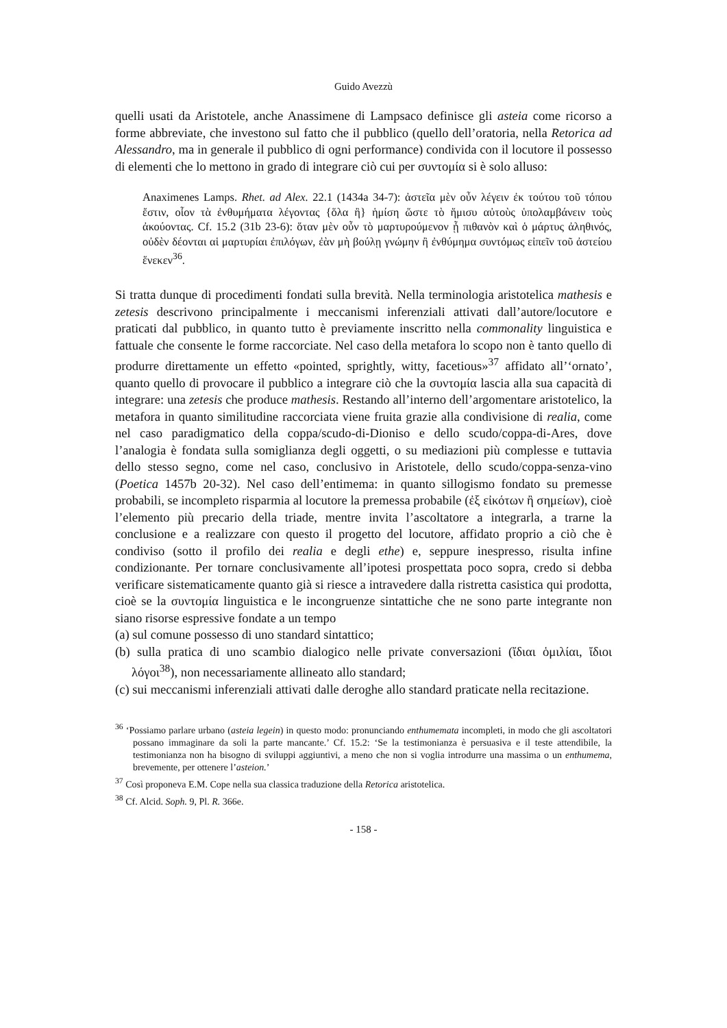Guido Avezzù
quelli usati da Aristotele, anche Anassimene di Lampsaco definisce gli asteia come ricorso a forme abbreviate, che investono sul fatto che il pubblico (quello dell’oratoria, nella Retorica ad Alessandro, ma in generale il pubblico di ogni performance) condivida con il locutore il possesso di elementi che lo mettono in grado di integrare ciò cui per συντομία si è solo alluso:
Anaximenes Lamps. Rhet. ad Alex. 22.1 (1434a 34-7): ἀστεῖα μὲν οὖν λέγειν ἐκ τούτου τοῦ τόπου ἔστιν, οἷον τὰ ἐνθυμήματα λέγοντας {ὅλα ἢ} ἡμίση ὥστε τὸ ἥμισυ αὐτοὺς ὑπολαμβάνειν τοὺς ἀκούοντας. Cf. 15.2 (31b 23-6): ὅταν μὲν οὖν τὸ μαρτυρούμενον ᾖ πιθανὸν καὶ ὁ μάρτυς ἀληθινός, οὐδὲν δέονται αἱ μαρτυρίαι ἐπιλόγων, ἐὰν μὴ βούλῃ γνώμην ἢ ἐνθύμημα συντόμως εἰπεῖν τοῦ ἀστείου ἕνεκεν<sup>36</sup>.
Si tratta dunque di procedimenti fondati sulla brevità. Nella terminologia aristotelica mathesis e zetesis descrivono principalmente i meccanismi inferenziali attivati dall’autore/locutore e praticati dal pubblico, in quanto tutto è previamente inscritto nella commonality linguistica e fattuale che consente le forme raccorciate. Nel caso della metafora lo scopo non è tanto quello di produrre direttamente un effetto «pointed, sprightly, witty, facetious»<sup>37</sup> affidato all’‘ornato’, quanto quello di provocare il pubblico a integrare ciò che la συντομία lascia alla sua capacità di integrare: una zetesis che produce mathesis. Restando all’interno dell’argomentare aristotelico, la metafora in quanto similitudine raccorciata viene fruita grazie alla condivisione di realia, come nel caso paradigmatico della coppa/scudo-di-Dioniso e dello scudo/coppa-di-Ares, dove l’analogia è fondata sulla somiglianza degli oggetti, o su mediazioni più complesse e tuttavia dello stesso segno, come nel caso, conclusivo in Aristotele, dello scudo/coppa-senza-vino (Poetica 1457b 20-32). Nel caso dell’entimema: in quanto sillogismo fondato su premesse probabili, se incompleto risparmia al locutore la premessa probabile (ἐξ εἰκότων ἢ σημείων), cioè l’elemento più precario della triade, mentre invita l’ascoltatore a integrarla, a trarne la conclusione e a realizzare con questo il progetto del locutore, affidato proprio a ciò che è condiviso (sotto il profilo dei realia e degli ethe) e, seppure inespresso, risulta infine condizionante. Per tornare conclusivamente all’ipotesi prospettata poco sopra, credo si debba verificare sistematicamente quanto già si riesce a intravedere dalla ristretta casistica qui prodotta, cioè se la συντομία linguistica e le incongruenze sintattiche che ne sono parte integrante non siano risorse espressive fondate a un tempo
(a) sul comune possesso di uno standard sintattico;
(b) sulla pratica di uno scambio dialogico nelle private conversazioni (ἴδιαι ὁμιλίαι, ἴδιοι λόγοι<sup>38</sup>), non necessariamente allineato allo standard;
(c) sui meccanismi inferenziali attivati dalle deroghe allo standard praticate nella recitazione.
<sup>36</sup> ‘Possiamo parlare urbano (asteia legein) in questo modo: pronunciando enthumemata incompleti, in modo che gli ascoltatori possano immaginare da soli la parte mancante.’ Cf. 15.2: ‘Se la testimonianza è persuasiva e il teste attendibile, la testimonianza non ha bisogno di sviluppi aggiuntivi, a meno che non si voglia introdurre una massima o un enthumema, brevemente, per ottenere l’asteion.’
<sup>37</sup> Così proponeva E.M. Cope nella sua classica traduzione della Retorica aristotelica.
<sup>38</sup> Cf. Alcid. Soph. 9, Pl. R. 366e.
- 158 -